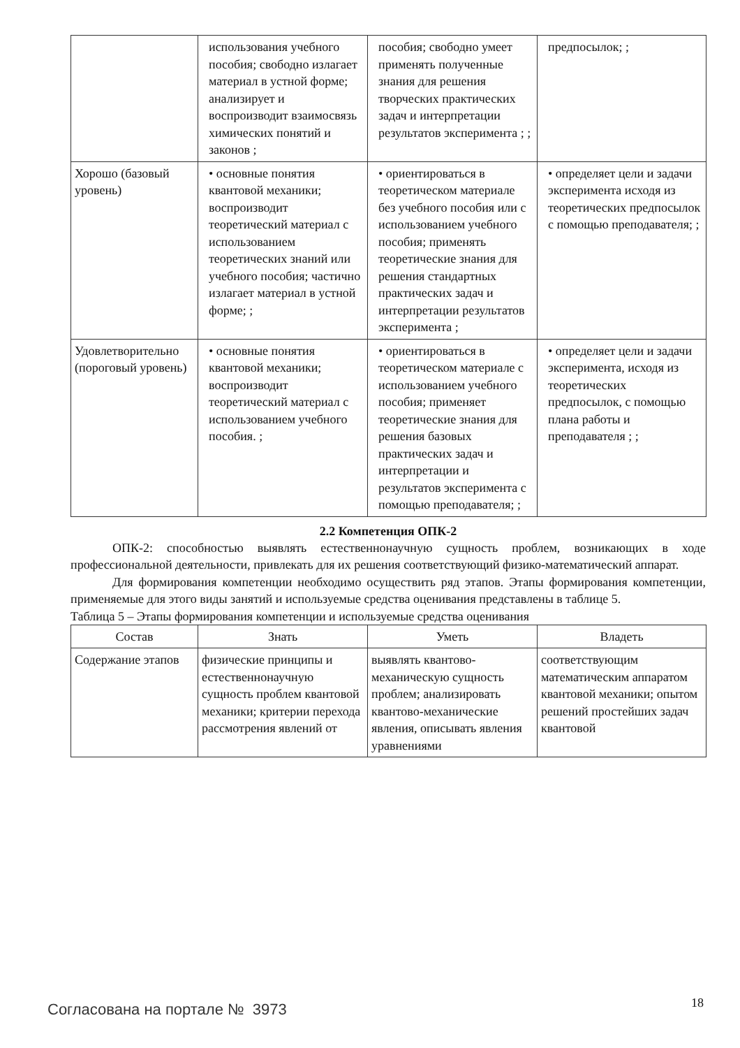| | использования учебного пособия; свободно излагает материал в устной форме; анализирует и воспроизводит взаимосвязь химических понятий и законов ; | пособия; свободно умеет применять полученные знания для решения творческих практических задач и интерпретации результатов эксперимента ; ; | предпосылок; ; |
| Хорошо (базовый уровень) | • основные понятия квантовой механики; воспроизводит теоретический материал с использованием теоретических знаний или учебного пособия; частично излагает материал в устной форме; ; | • ориентироваться в теоретическом материале без учебного пособия или с использованием учебного пособия; применять теоретические знания для решения стандартных практических задач и интерпретации результатов эксперимента ; | • определяет цели и задачи эксперимента исходя из теоретических предпосылок с помощью преподавателя; ; |
| Удовлетворительно (пороговый уровень) | • основные понятия квантовой механики; воспроизводит теоретический материал с использованием учебного пособия. ; | • ориентироваться в теоретическом материале с использованием учебного пособия; применяет теоретические знания для решения базовых практических задач и интерпретации и результатов эксперимента с помощью преподавателя; ; | • определяет цели и задачи эксперимента, исходя из теоретических предпосылок, с помощью плана работы и преподавателя ; ; |
2.2 Компетенция ОПК-2
ОПК-2: способностью выявлять естественнонаучную сущность проблем, возникающих в ходе профессиональной деятельности, привлекать для их решения соответствующий физико-математический аппарат.
Для формирования компетенции необходимо осуществить ряд этапов. Этапы формирования компетенции, применяемые для этого виды занятий и используемые средства оценивания представлены в таблице 5.
Таблица 5 – Этапы формирования компетенции и используемые средства оценивания
| Состав | Знать | Уметь | Владеть |
| --- | --- | --- | --- |
| Содержание этапов | физические принципы и естественнонаучную сущность проблем квантовой механики; критерии перехода рассмотрения явлений от | выявлять квантово-механическую сущность проблем; анализировать квантово-механические явления, описывать явления уравнениями | соответствующим математическим аппаратом квантовой механики; опытом решений простейших задач квантовой |
Согласована на портале № 3973 18